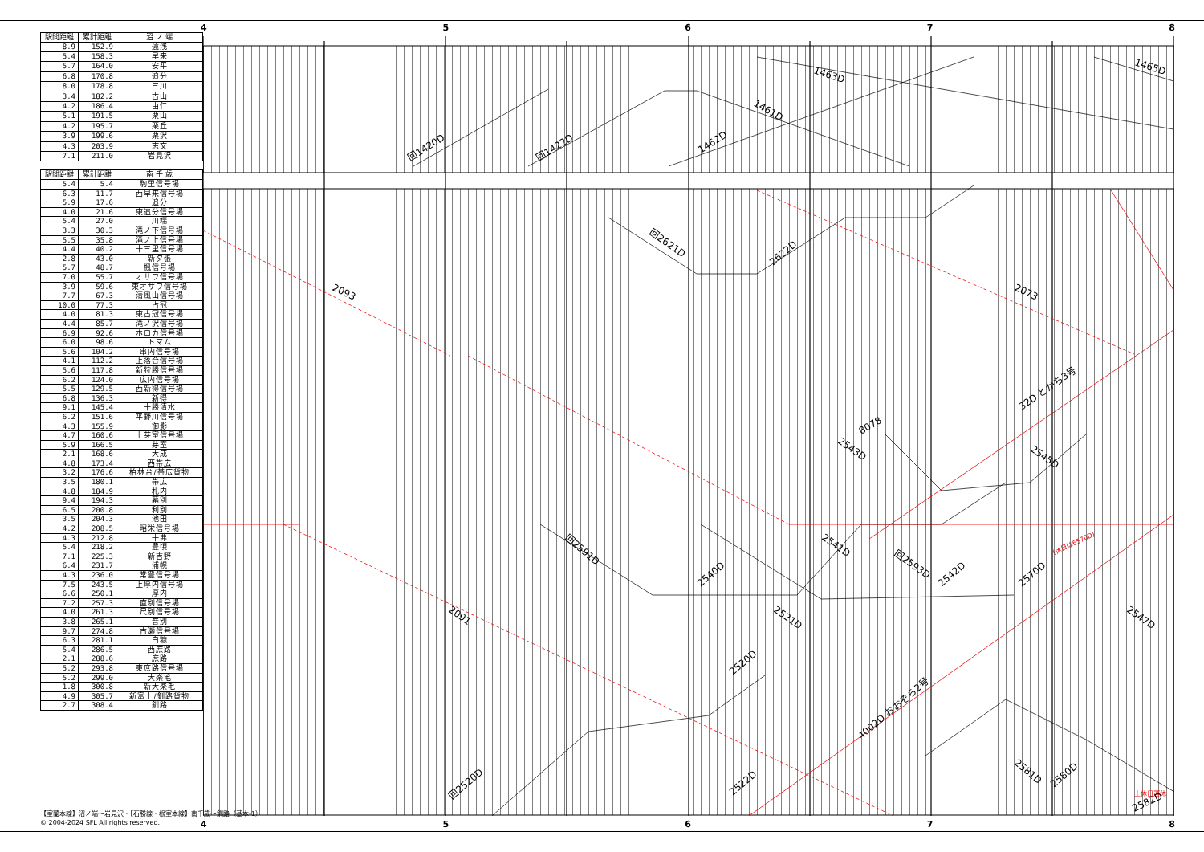| 駅間距離 | 累計距離 | 沼 ノ 端 |
| --- | --- | --- |
| 8.9 | 152.9 | 遠浅 |
| 5.4 | 158.3 | 早来 |
| 5.7 | 164.0 | 安平 |
| 6.8 | 170.8 | 追分 |
| 8.0 | 178.8 | 三川 |
| 3.4 | 182.2 | 古山 |
| 4.2 | 186.4 | 由仁 |
| 5.1 | 191.5 | 栗山 |
| 4.2 | 195.7 | 栗丘 |
| 3.9 | 199.6 | 栗沢 |
| 4.3 | 203.9 | 志文 |
| 7.1 | 211.0 | 岩見沢 |
| 駅間距離 | 累計距離 | 南 千 歳 |
| --- | --- | --- |
| 5.4 | 5.4 | 駒里信号場 |
| 6.3 | 11.7 | 西早来信号場 |
| 5.9 | 17.6 | 追分 |
| 4.0 | 21.6 | 東追分信号場 |
| 5.4 | 27.0 | 川端 |
| 3.3 | 30.3 | 滝ノ下信号場 |
| 5.5 | 35.8 | 滝ノ上信号場 |
| 4.4 | 40.2 | 十三里信号場 |
| 2.8 | 43.0 | 新夕張 |
| 5.7 | 48.7 | 楓信号場 |
| 7.0 | 55.7 | オサワ信号場 |
| 3.9 | 59.6 | 東オサワ信号場 |
| 7.7 | 67.3 | 清風山信号場 |
| 10.0 | 77.3 | 占冠 |
| 4.0 | 81.3 | 東占冠信号場 |
| 4.4 | 85.7 | 滝ノ沢信号場 |
| 6.9 | 92.6 | ホロカ信号場 |
| 6.0 | 98.6 | トマム |
| 5.6 | 104.2 | 串内信号場 |
| 4.1 | 112.2 | 上落合信号場 |
| 5.6 | 117.8 | 新狩勝信号場 |
| 6.2 | 124.0 | 広内信号場 |
| 5.5 | 129.5 | 西新得信号場 |
| 6.8 | 136.3 | 新得 |
| 9.1 | 145.4 | 十勝清水 |
| 6.2 | 151.6 | 平野川信号場 |
| 4.3 | 155.9 | 御影 |
| 4.7 | 160.6 | 上芽室信号場 |
| 5.9 | 166.5 | 芽室 |
| 2.1 | 168.6 | 大成 |
| 4.8 | 173.4 | 西帯広 |
| 3.2 | 176.6 | 柏林台/帯広貨物 |
| 3.5 | 180.1 | 帯広 |
| 4.8 | 184.9 | 札内 |
| 9.4 | 194.3 | 幕別 |
| 6.5 | 200.8 | 利別 |
| 3.5 | 204.3 | 池田 |
| 4.2 | 208.5 | 昭栄信号場 |
| 4.3 | 212.8 | 十弗 |
| 5.4 | 218.2 | 豊頃 |
| 7.1 | 225.3 | 新吉野 |
| 6.4 | 231.7 | 浦幌 |
| 4.3 | 236.0 | 常豊信号場 |
| 7.5 | 243.5 | 上厚内信号場 |
| 6.6 | 250.1 | 厚内 |
| 7.2 | 257.3 | 直別信号場 |
| 4.0 | 261.3 | 尺別信号場 |
| 3.8 | 265.1 | 音別 |
| 9.7 | 274.8 | 古瀬信号場 |
| 6.3 | 281.1 | 白糠 |
| 5.4 | 286.5 | 西庶路 |
| 2.1 | 288.6 | 庶路 |
| 5.2 | 293.8 | 東庶路信号場 |
| 5.2 | 299.0 | 大楽毛 |
| 1.8 | 300.8 | 新大楽毛 |
| 4.9 | 305.7 | 新富士/釧路貨物 |
| 2.7 | 308.4 | 釧路 |
45678
回1420D
回1422D
1462D
1461D
1463D
1465D
回2621D
2622D
2093
2073
8078
32D とかち3号
2543D
2545D
回2591D
2540D
2541D
回2593D
2542D
2570D
(休日は6570D)
2091
2521D
2547D
2520D
4002D おおぞら2号
回2520D
2522D
2581D
2580D
土休日運休
2582D
45678
【室蘭本線】沼ノ端～岩見沢・【石勝線・根室本線】南千歳～釧路（基本-1）
© 2004-2024 SFL All rights reserved.